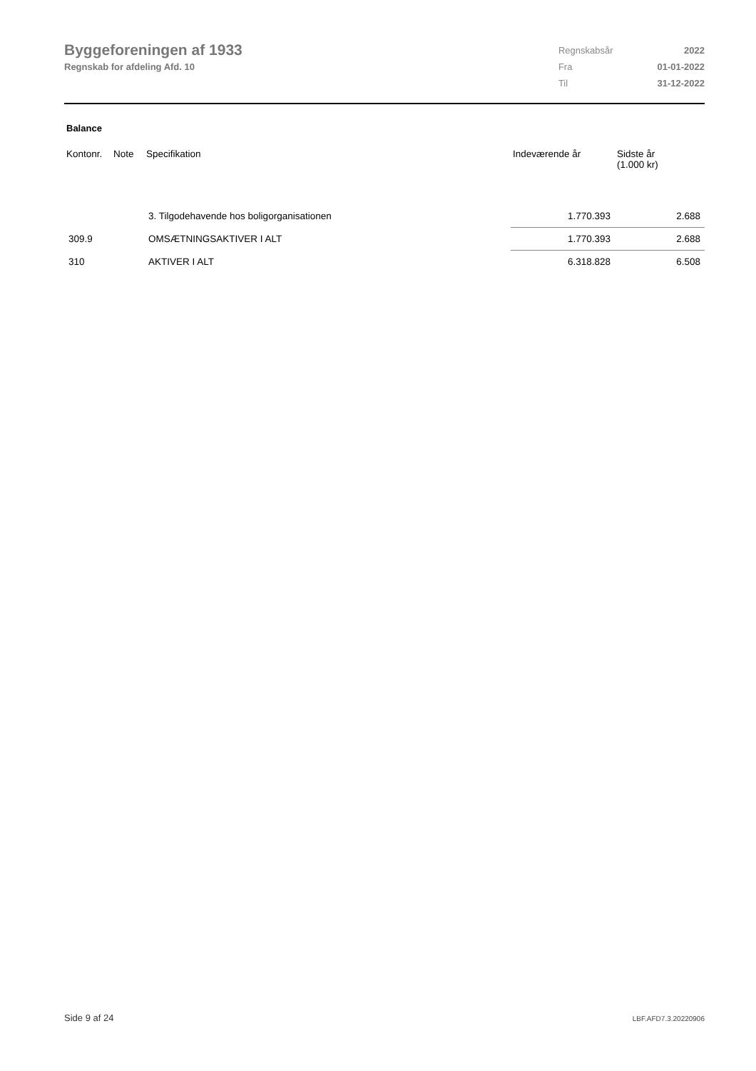Byggeforeningen af 1933
Regnskab for afdeling Afd. 10
| Regnskabsår | 2022 |
| Fra | 01-01-2022 |
| Til | 31-12-2022 |
Balance
| Kontonr. | Note | Specifikation | Indeværende år | Sidste år (1.000 kr) |
| --- | --- | --- | --- | --- |
| | | 3. Tilgodehavende hos boligorganisationen | 1.770.393 | 2.688 |
| 309.9 | | OMSÆTNINGSAKTIVER I ALT | 1.770.393 | 2.688 |
| 310 | | AKTIVER I ALT | 6.318.828 | 6.508 |
Side 9 af 24 LBF.AFD7.3.20220906